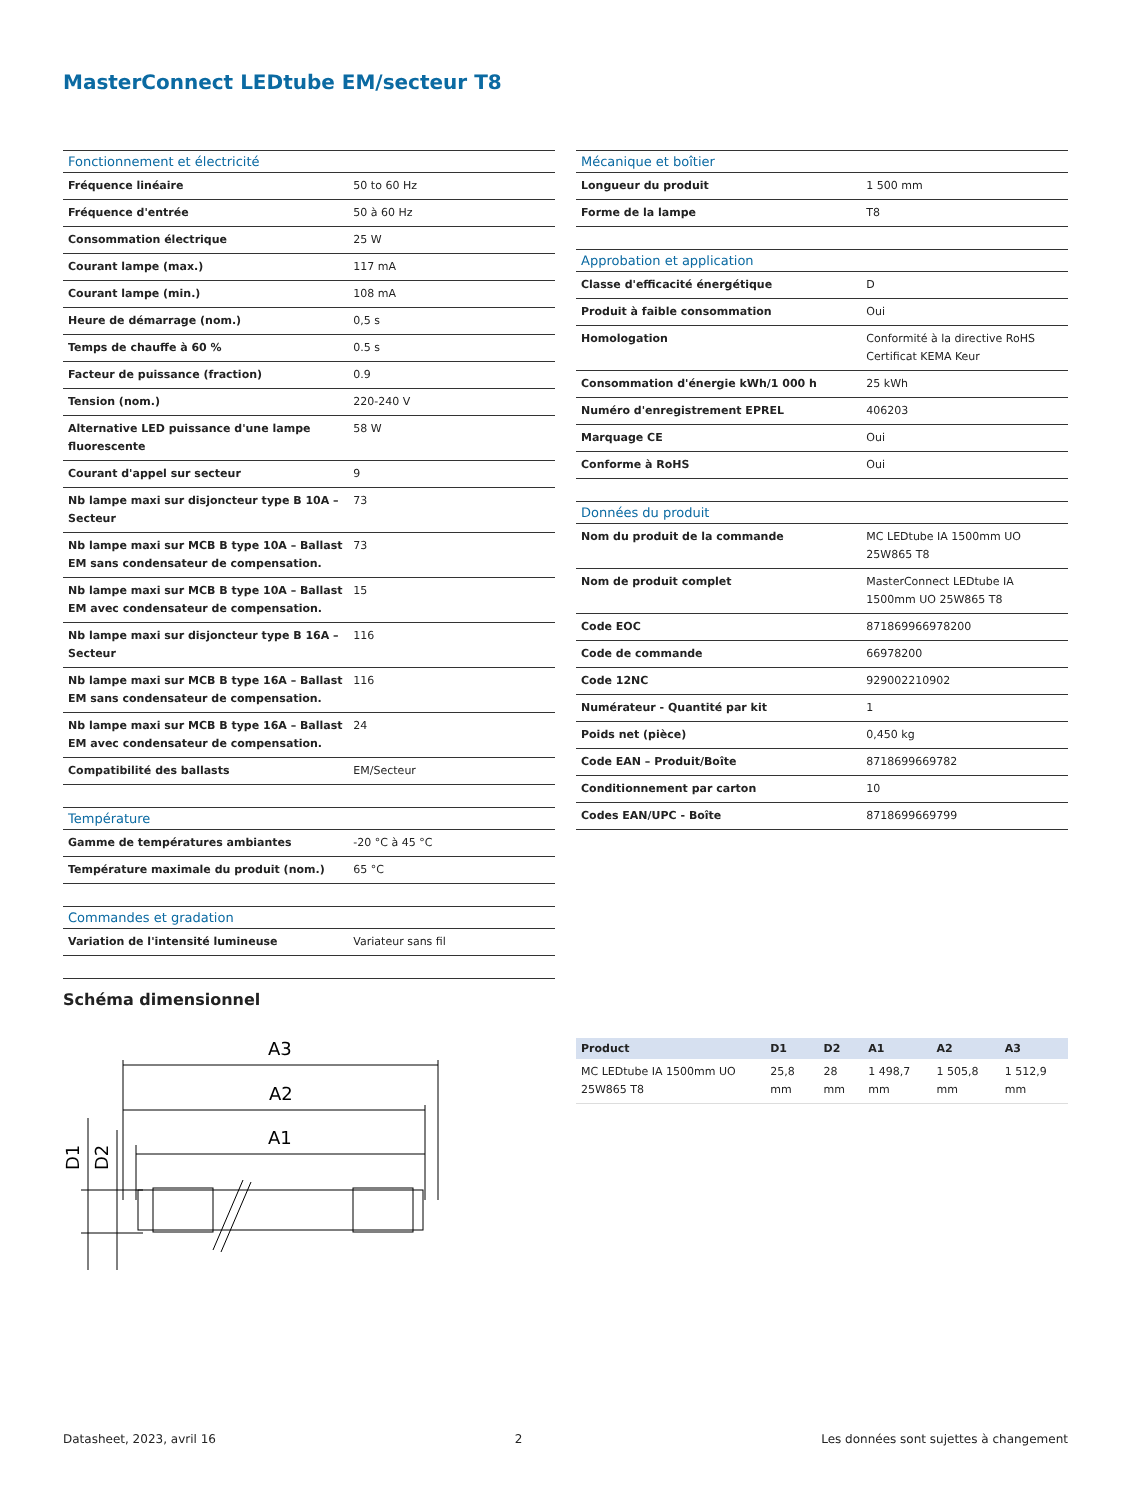MasterConnect LEDtube EM/secteur T8
| Fonctionnement et électricité | |
| --- | --- |
| Fréquence linéaire | 50 to 60 Hz |
| Fréquence d'entrée | 50 à 60 Hz |
| Consommation électrique | 25 W |
| Courant lampe (max.) | 117 mA |
| Courant lampe (min.) | 108 mA |
| Heure de démarrage (nom.) | 0,5 s |
| Temps de chauffe à 60 % | 0.5 s |
| Facteur de puissance (fraction) | 0.9 |
| Tension (nom.) | 220-240 V |
| Alternative LED puissance d'une lampe fluorescente | 58 W |
| Courant d'appel sur secteur | 9 |
| Nb lampe maxi sur disjoncteur type B 10A – Secteur | 73 |
| Nb lampe maxi sur MCB B type 10A – Ballast EM sans condensateur de compensation. | 73 |
| Nb lampe maxi sur MCB B type 10A – Ballast EM avec condensateur de compensation. | 15 |
| Nb lampe maxi sur disjoncteur type B 16A – Secteur | 116 |
| Nb lampe maxi sur MCB B type 16A – Ballast EM sans condensateur de compensation. | 116 |
| Nb lampe maxi sur MCB B type 16A – Ballast EM avec condensateur de compensation. | 24 |
| Compatibilité des ballasts | EM/Secteur |
| Température | |
| Gamme de températures ambiantes | -20 °C à 45 °C |
| Température maximale du produit (nom.) | 65 °C |
| Commandes et gradation | |
| Variation de l'intensité lumineuse | Variateur sans fil |
| Mécanique et boîtier | |
| --- | --- |
| Longueur du produit | 1 500 mm |
| Forme de la lampe | T8 |
| Approbation et application | |
| Classe d'efficacité énergétique | D |
| Produit à faible consommation | Oui |
| Homologation | Conformité à la directive RoHS Certificat KEMA Keur |
| Consommation d'énergie kWh/1 000 h | 25 kWh |
| Numéro d'enregistrement EPREL | 406203 |
| Marquage CE | Oui |
| Conforme à RoHS | Oui |
| Données du produit | |
| Nom du produit de la commande | MC LEDtube IA 1500mm UO 25W865 T8 |
| Nom de produit complet | MasterConnect LEDtube IA 1500mm UO 25W865 T8 |
| Code EOC | 871869966978200 |
| Code de commande | 66978200 |
| Code 12NC | 929002210902 |
| Numérateur - Quantité par kit | 1 |
| Poids net (pièce) | 0,450 kg |
| Code EAN – Produit/Boîte | 8718699669782 |
| Conditionnement par carton | 10 |
| Codes EAN/UPC - Boîte | 8718699669799 |
Schéma dimensionnel
A3
A2
A1
D1
D2
| Product | D1 | D2 | A1 | A2 | A3 |
| --- | --- | --- | --- | --- | --- |
| MC LEDtube IA 1500mm UO 25W865 T8 | 25,8 mm | 28 mm | 1 498,7 mm | 1 505,8 mm | 1 512,9 mm |
Datasheet, 2023, avril 16 2 Les données sont sujettes à changement